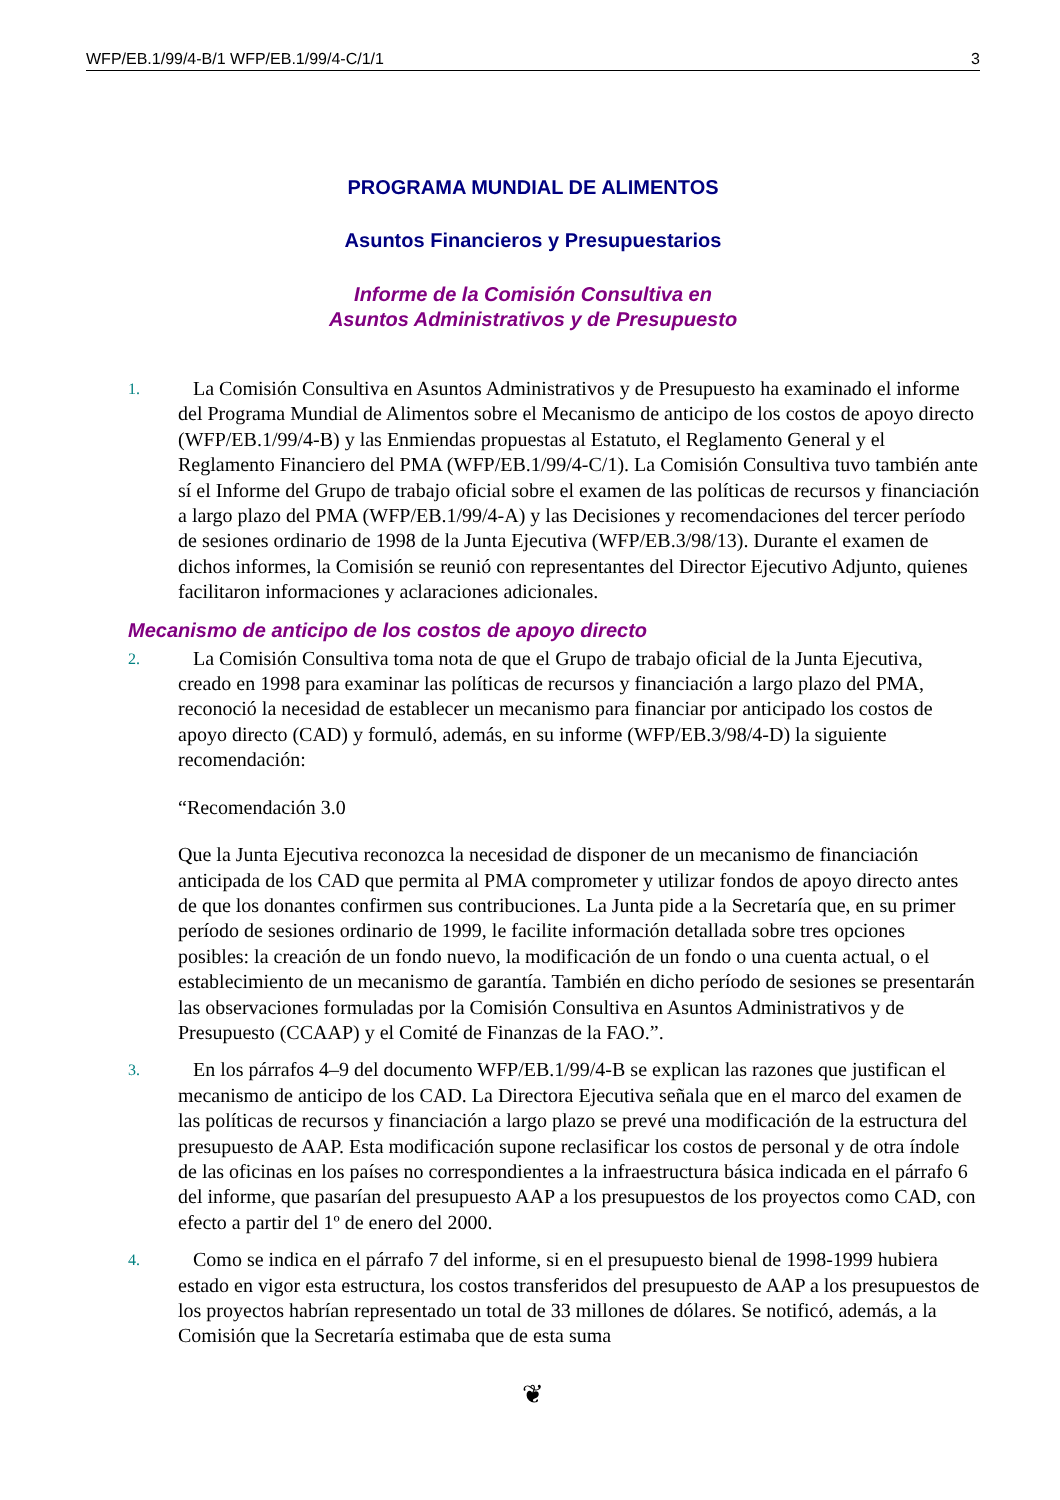WFP/EB.1/99/4-B/1 WFP/EB.1/99/4-C/1/1 3
PROGRAMA MUNDIAL DE ALIMENTOS
Asuntos Financieros y Presupuestarios
Informe de la Comisión Consultiva en
Asuntos Administrativos y de Presupuesto
1. La Comisión Consultiva en Asuntos Administrativos y de Presupuesto ha examinado el informe del Programa Mundial de Alimentos sobre el Mecanismo de anticipo de los costos de apoyo directo (WFP/EB.1/99/4-B) y las Enmiendas propuestas al Estatuto, el Reglamento General y el Reglamento Financiero del PMA (WFP/EB.1/99/4-C/1). La Comisión Consultiva tuvo también ante sí el Informe del Grupo de trabajo oficial sobre el examen de las políticas de recursos y financiación a largo plazo del PMA (WFP/EB.1/99/4-A) y las Decisiones y recomendaciones del tercer período de sesiones ordinario de 1998 de la Junta Ejecutiva (WFP/EB.3/98/13). Durante el examen de dichos informes, la Comisión se reunió con representantes del Director Ejecutivo Adjunto, quienes facilitaron informaciones y aclaraciones adicionales.
Mecanismo de anticipo de los costos de apoyo directo
2. La Comisión Consultiva toma nota de que el Grupo de trabajo oficial de la Junta Ejecutiva, creado en 1998 para examinar las políticas de recursos y financiación a largo plazo del PMA, reconoció la necesidad de establecer un mecanismo para financiar por anticipado los costos de apoyo directo (CAD) y formuló, además, en su informe (WFP/EB.3/98/4-D) la siguiente recomendación:
“Recomendación 3.0
Que la Junta Ejecutiva reconozca la necesidad de disponer de un mecanismo de financiación anticipada de los CAD que permita al PMA comprometer y utilizar fondos de apoyo directo antes de que los donantes confirmen sus contribuciones. La Junta pide a la Secretaría que, en su primer período de sesiones ordinario de 1999, le facilite información detallada sobre tres opciones posibles: la creación de un fondo nuevo, la modificación de un fondo o una cuenta actual, o el establecimiento de un mecanismo de garantía. También en dicho período de sesiones se presentarán las observaciones formuladas por la Comisión Consultiva en Asuntos Administrativos y de Presupuesto (CCAAP) y el Comité de Finanzas de la FAO.”.
3. En los párrafos 4–9 del documento WFP/EB.1/99/4-B se explican las razones que justifican el mecanismo de anticipo de los CAD. La Directora Ejecutiva señala que en el marco del examen de las políticas de recursos y financiación a largo plazo se prevé una modificación de la estructura del presupuesto de AAP. Esta modificación supone reclasificar los costos de personal y de otra índole de las oficinas en los países no correspondientes a la infraestructura básica indicada en el párrafo 6 del informe, que pasarían del presupuesto AAP a los presupuestos de los proyectos como CAD, con efecto a partir del 1º de enero del 2000.
4. Como se indica en el párrafo 7 del informe, si en el presupuesto bienal de 1998-1999 hubiera estado en vigor esta estructura, los costos transferidos del presupuesto de AAP a los presupuestos de los proyectos habrían representado un total de 33 millones de dólares. Se notificó, además, a la Comisión que la Secretaría estimaba que de esta suma
❦